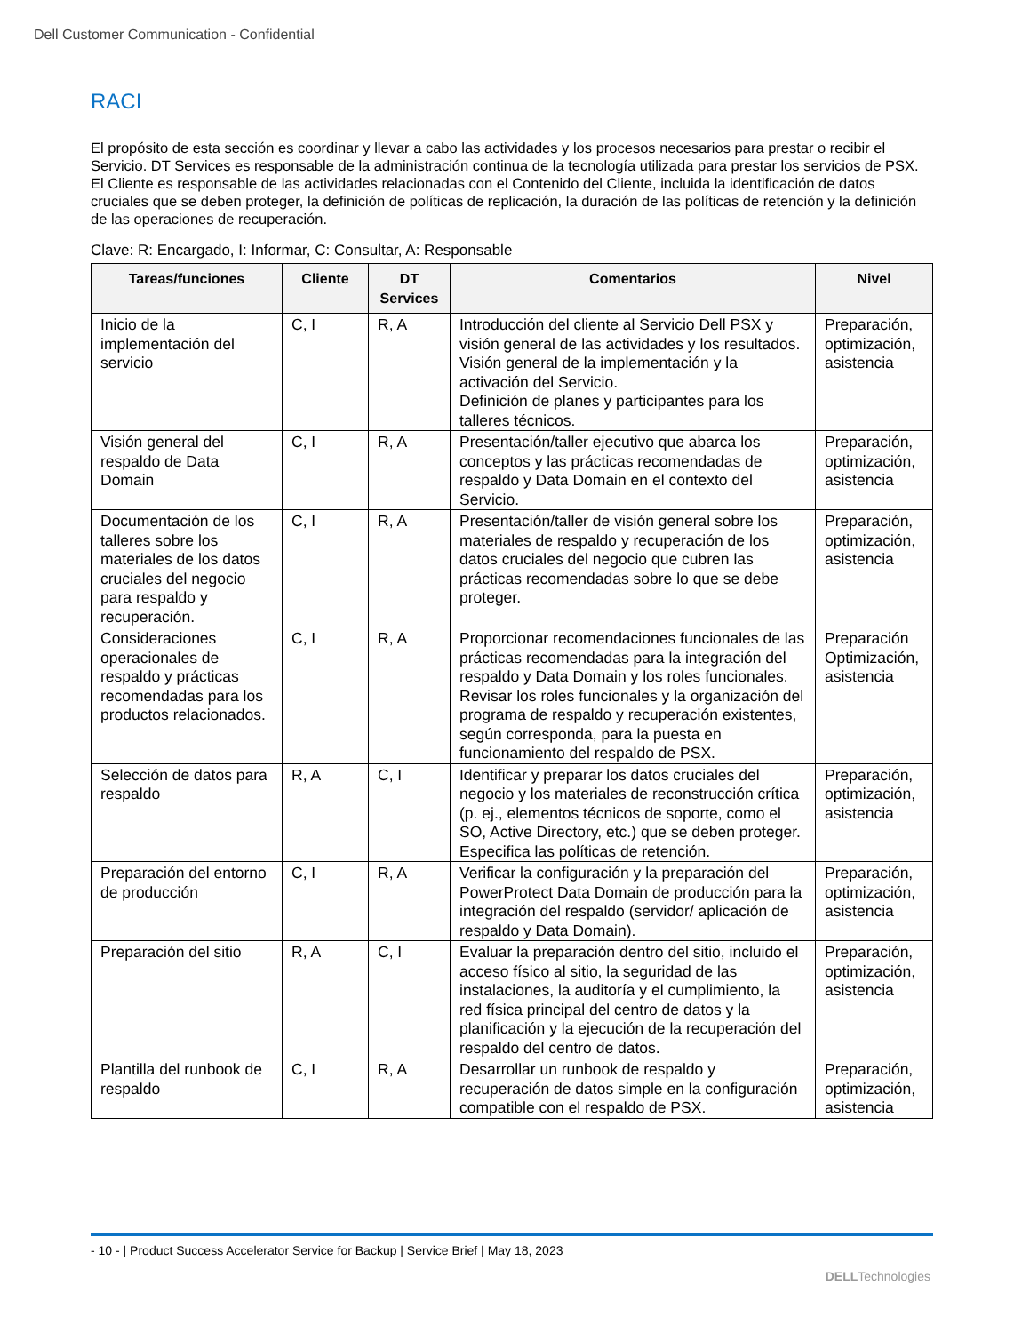Dell Customer Communication - Confidential
RACI
El propósito de esta sección es coordinar y llevar a cabo las actividades y los procesos necesarios para prestar o recibir el Servicio. DT Services es responsable de la administración continua de la tecnología utilizada para prestar los servicios de PSX. El Cliente es responsable de las actividades relacionadas con el Contenido del Cliente, incluida la identificación de datos cruciales que se deben proteger, la definición de políticas de replicación, la duración de las políticas de retención y la definición de las operaciones de recuperación.
Clave: R: Encargado, I: Informar, C: Consultar, A: Responsable
| Tareas/funciones | Cliente | DT Services | Comentarios | Nivel |
| --- | --- | --- | --- | --- |
| Inicio de la implementación del servicio | C, I | R, A | Introducción del cliente al Servicio Dell PSX y visión general de las actividades y los resultados. Visión general de la implementación y la activación del Servicio. Definición de planes y participantes para los talleres técnicos. | Preparación, optimización, asistencia |
| Visión general del respaldo de Data Domain | C, I | R, A | Presentación/taller ejecutivo que abarca los conceptos y las prácticas recomendadas de respaldo y Data Domain en el contexto del Servicio. | Preparación, optimización, asistencia |
| Documentación de los talleres sobre los materiales de los datos cruciales del negocio para respaldo y recuperación. | C, I | R, A | Presentación/taller de visión general sobre los materiales de respaldo y recuperación de los datos cruciales del negocio que cubren las prácticas recomendadas sobre lo que se debe proteger. | Preparación, optimización, asistencia |
| Consideraciones operacionales de respaldo y prácticas recomendadas para los productos relacionados. | C, I | R, A | Proporcionar recomendaciones funcionales de las prácticas recomendadas para la integración del respaldo y Data Domain y los roles funcionales. Revisar los roles funcionales y la organización del programa de respaldo y recuperación existentes, según corresponda, para la puesta en funcionamiento del respaldo de PSX. | Preparación Optimización, asistencia |
| Selección de datos para respaldo | R, A | C, I | Identificar y preparar los datos cruciales del negocio y los materiales de reconstrucción crítica (p. ej., elementos técnicos de soporte, como el SO, Active Directory, etc.) que se deben proteger. Especifica las políticas de retención. | Preparación, optimización, asistencia |
| Preparación del entorno de producción | C, I | R, A | Verificar la configuración y la preparación del PowerProtect Data Domain de producción para la integración del respaldo (servidor/ aplicación de respaldo y Data Domain). | Preparación, optimización, asistencia |
| Preparación del sitio | R, A | C, I | Evaluar la preparación dentro del sitio, incluido el acceso físico al sitio, la seguridad de las instalaciones, la auditoría y el cumplimiento, la red física principal del centro de datos y la planificación y la ejecución de la recuperación del respaldo del centro de datos. | Preparación, optimización, asistencia |
| Plantilla del runbook de respaldo | C, I | R, A | Desarrollar un runbook de respaldo y recuperación de datos simple en la configuración compatible con el respaldo de PSX. | Preparación, optimización, asistencia |
- 10 - | Product Success Accelerator Service for Backup | Service Brief | May 18, 2023
DELLTechnologies